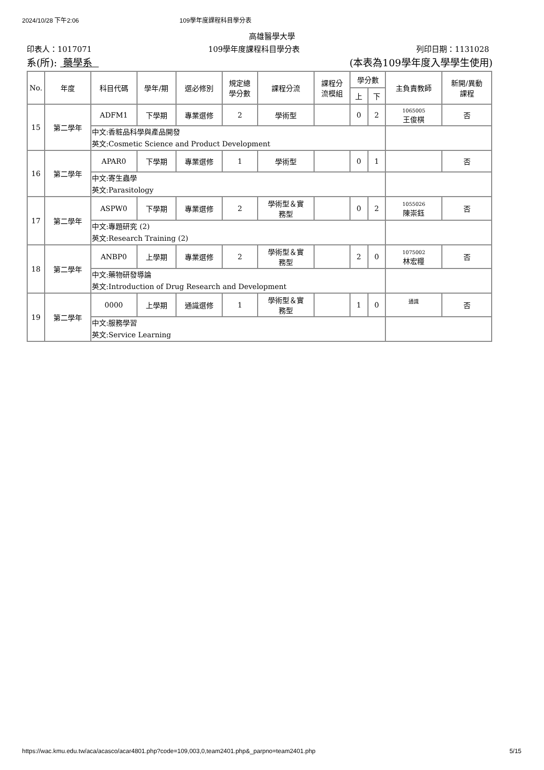2024/10/28 下午2:06 109學年度課程科目學分表
高雄醫學大學
印表人：1017071 109學年度課程科目學分表 列印日期：1131028
系(所): 藥學系 (本表為109學年度入學學生使用)
| No. | 年度 | 科目代碼 | 學年/期 | 選必修別 | 規定總 學分數 | 課程分流 | 課程分 流模組 | 學分數 | | 主負責教師 | 新開/異動 課程 |
| --- | --- | --- | --- | --- | --- | --- | --- | --- | --- | --- | --- |
| | | | | | | | | 上 | 下 | | |
| 15 | 第二學年 | ADFM1 | 下學期 | 專業選修 | 2 | 學術型 | | 0 | 2 | 1065005 王俊棋 | 否 |
| | | 中文:香粧品科學與產品開發 英文:Cosmetic Science and Product Development | | | | | | | | | |
| 16 | 第二學年 | APAR0 | 下學期 | 專業選修 | 1 | 學術型 | | 0 | 1 | | 否 |
| | | 中文:寄生蟲學 英文:Parasitology | | | | | | | | | |
| 17 | 第二學年 | ASPW0 | 下學期 | 專業選修 | 2 | 學術型＆實 務型 | | 0 | 2 | 1055026 陳崇鈺 | 否 |
| | | 中文:專題研究 (2) 英文:Research Training (2) | | | | | | | | | |
| 18 | 第二學年 | ANBP0 | 上學期 | 專業選修 | 2 | 學術型＆實 務型 | | 2 | 0 | 1075002 林宏糧 | 否 |
| | | 中文:藥物研發導論 英文:Introduction of Drug Research and Development | | | | | | | | | |
| 19 | 第二學年 | 0000 | 上學期 | 通識選修 | 1 | 學術型＆實 務型 | | 1 | 0 | 通識 | 否 |
| | | 中文:服務學習 英文:Service Learning | | | | | | | | | |
https://wac.kmu.edu.tw/aca/acasco/acar4801.php?code=109,003,0,team2401.php&_parpno=team2401.php 5/15